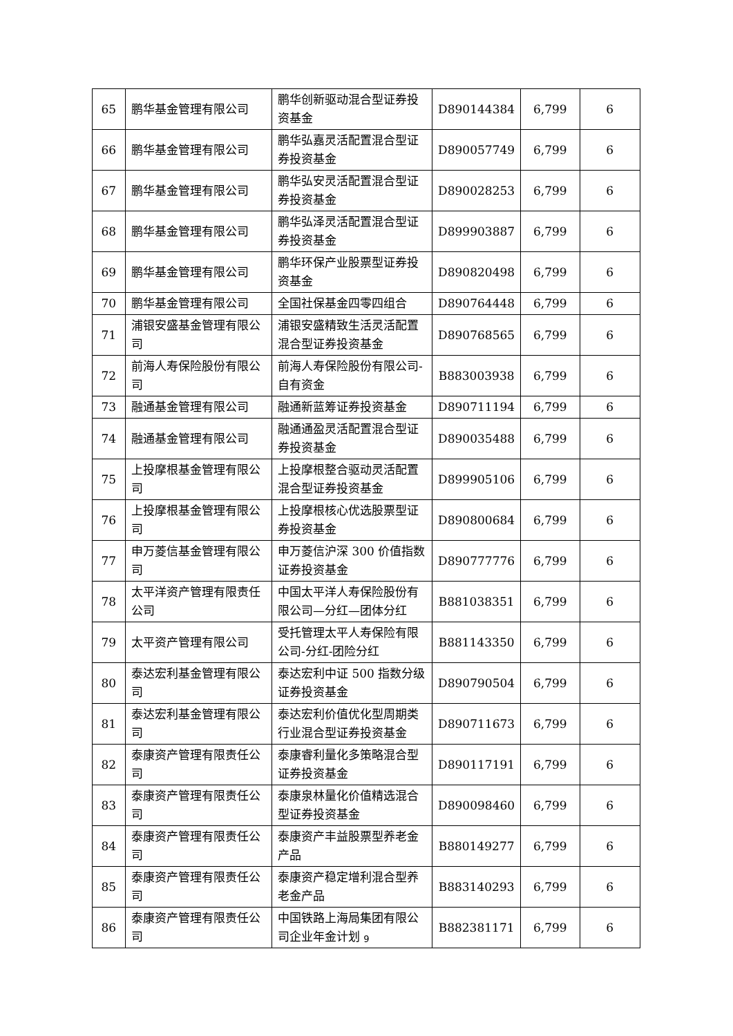| 65 | 鹏华基金管理有限公司 | 鹏华创新驱动混合型证券投资基金 | D890144384 | 6,799 | 6 |
| 66 | 鹏华基金管理有限公司 | 鹏华弘嘉灵活配置混合型证券投资基金 | D890057749 | 6,799 | 6 |
| 67 | 鹏华基金管理有限公司 | 鹏华弘安灵活配置混合型证券投资基金 | D890028253 | 6,799 | 6 |
| 68 | 鹏华基金管理有限公司 | 鹏华弘泽灵活配置混合型证券投资基金 | D899903887 | 6,799 | 6 |
| 69 | 鹏华基金管理有限公司 | 鹏华环保产业股票型证券投资基金 | D890820498 | 6,799 | 6 |
| 70 | 鹏华基金管理有限公司 | 全国社保基金四零四组合 | D890764448 | 6,799 | 6 |
| 71 | 浦银安盛基金管理有限公司 | 浦银安盛精致生活灵活配置混合型证券投资基金 | D890768565 | 6,799 | 6 |
| 72 | 前海人寿保险股份有限公司 | 前海人寿保险股份有限公司-自有资金 | B883003938 | 6,799 | 6 |
| 73 | 融通基金管理有限公司 | 融通新蓝筹证券投资基金 | D890711194 | 6,799 | 6 |
| 74 | 融通基金管理有限公司 | 融通通盈灵活配置混合型证券投资基金 | D890035488 | 6,799 | 6 |
| 75 | 上投摩根基金管理有限公司 | 上投摩根整合驱动灵活配置混合型证券投资基金 | D899905106 | 6,799 | 6 |
| 76 | 上投摩根基金管理有限公司 | 上投摩根核心优选股票型证券投资基金 | D890800684 | 6,799 | 6 |
| 77 | 申万菱信基金管理有限公司 | 申万菱信沪深 300 价值指数证券投资基金 | D890777776 | 6,799 | 6 |
| 78 | 太平洋资产管理有限责任公司 | 中国太平洋人寿保险股份有限公司—分红—团体分红 | B881038351 | 6,799 | 6 |
| 79 | 太平资产管理有限公司 | 受托管理太平人寿保险有限公司-分红-团险分红 | B881143350 | 6,799 | 6 |
| 80 | 泰达宏利基金管理有限公司 | 泰达宏利中证 500 指数分级证券投资基金 | D890790504 | 6,799 | 6 |
| 81 | 泰达宏利基金管理有限公司 | 泰达宏利价值优化型周期类行业混合型证券投资基金 | D890711673 | 6,799 | 6 |
| 82 | 泰康资产管理有限责任公司 | 泰康睿利量化多策略混合型证券投资基金 | D890117191 | 6,799 | 6 |
| 83 | 泰康资产管理有限责任公司 | 泰康泉林量化价值精选混合型证券投资基金 | D890098460 | 6,799 | 6 |
| 84 | 泰康资产管理有限责任公司 | 泰康资产丰益股票型养老金产品 | B880149277 | 6,799 | 6 |
| 85 | 泰康资产管理有限责任公司 | 泰康资产稳定增利混合型养老金产品 | B883140293 | 6,799 | 6 |
| 86 | 泰康资产管理有限责任公司 | 中国铁路上海局集团有限公司企业年金计划 | B882381171 | 6,799 | 6 |
9